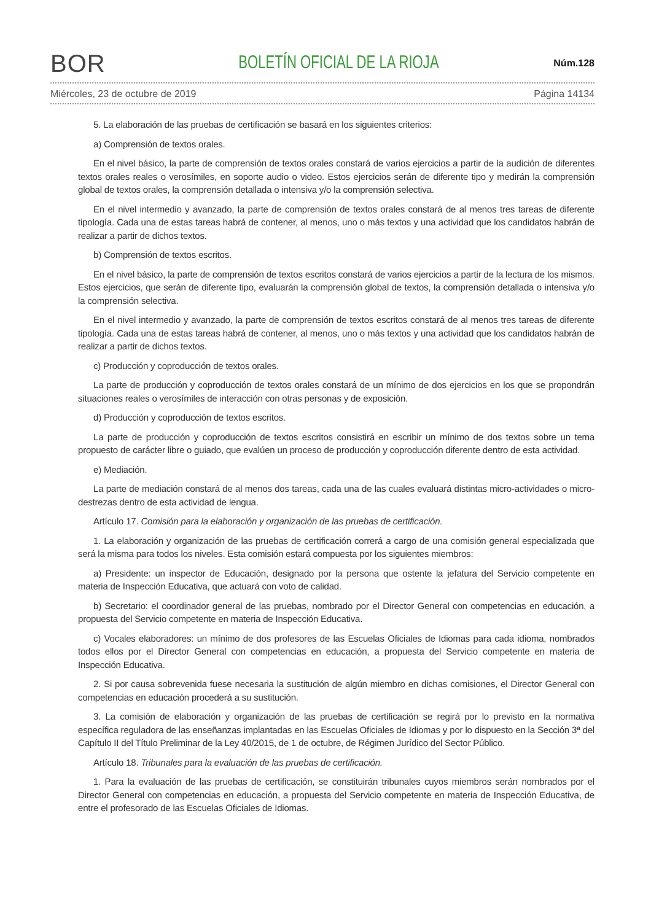BOR
BOLETÍN OFICIAL DE LA RIOJA
Núm.128
Miércoles, 23 de octubre de 2019 Página 14134
5. La elaboración de las pruebas de certificación se basará en los siguientes criterios:
a) Comprensión de textos orales.
En el nivel básico, la parte de comprensión de textos orales constará de varios ejercicios a partir de la audición de diferentes textos orales reales o verosímiles, en soporte audio o video. Estos ejercicios serán de diferente tipo y medirán la comprensión global de textos orales, la comprensión detallada o intensiva y/o la comprensión selectiva.
En el nivel intermedio y avanzado, la parte de comprensión de textos orales constará de al menos tres tareas de diferente tipología. Cada una de estas tareas habrá de contener, al menos, uno o más textos y una actividad que los candidatos habrán de realizar a partir de dichos textos.
b) Comprensión de textos escritos.
En el nivel básico, la parte de comprensión de textos escritos constará de varios ejercicios a partir de la lectura de los mismos. Estos ejercicios, que serán de diferente tipo, evaluarán la comprensión global de textos, la comprensión detallada o intensiva y/o la comprensión selectiva.
En el nivel intermedio y avanzado, la parte de comprensión de textos escritos constará de al menos tres tareas de diferente tipología. Cada una de estas tareas habrá de contener, al menos, uno o más textos y una actividad que los candidatos habrán de realizar a partir de dichos textos.
c) Producción y coproducción de textos orales.
La parte de producción y coproducción de textos orales constará de un mínimo de dos ejercicios en los que se propondrán situaciones reales o verosímiles de interacción con otras personas y de exposición.
d) Producción y coproducción de textos escritos.
La parte de producción y coproducción de textos escritos consistirá en escribir un mínimo de dos textos sobre un tema propuesto de carácter libre o guiado, que evalúen un proceso de producción y coproducción diferente dentro de esta actividad.
e) Mediación.
La parte de mediación constará de al menos dos tareas, cada una de las cuales evaluará distintas micro-actividades o micro-destrezas dentro de esta actividad de lengua.
Artículo 17. Comisión para la elaboración y organización de las pruebas de certificación.
1. La elaboración y organización de las pruebas de certificación correrá a cargo de una comisión general especializada que será la misma para todos los niveles. Esta comisión estará compuesta por los siguientes miembros:
a) Presidente: un inspector de Educación, designado por la persona que ostente la jefatura del Servicio competente en materia de Inspección Educativa, que actuará con voto de calidad.
b) Secretario: el coordinador general de las pruebas, nombrado por el Director General con competencias en educación, a propuesta del Servicio competente en materia de Inspección Educativa.
c) Vocales elaboradores: un mínimo de dos profesores de las Escuelas Oficiales de Idiomas para cada idioma, nombrados todos ellos por el Director General con competencias en educación, a propuesta del Servicio competente en materia de Inspección Educativa.
2. Si por causa sobrevenida fuese necesaria la sustitución de algún miembro en dichas comisiones, el Director General con competencias en educación procederá a su sustitución.
3. La comisión de elaboración y organización de las pruebas de certificación se regirá por lo previsto en la normativa específica reguladora de las enseñanzas implantadas en las Escuelas Oficiales de Idiomas y por lo dispuesto en la Sección 3ª del Capítulo II del Título Preliminar de la Ley 40/2015, de 1 de octubre, de Régimen Jurídico del Sector Público.
Artículo 18. Tribunales para la evaluación de las pruebas de certificación.
1. Para la evaluación de las pruebas de certificación, se constituirán tribunales cuyos miembros serán nombrados por el Director General con competencias en educación, a propuesta del Servicio competente en materia de Inspección Educativa, de entre el profesorado de las Escuelas Oficiales de Idiomas.